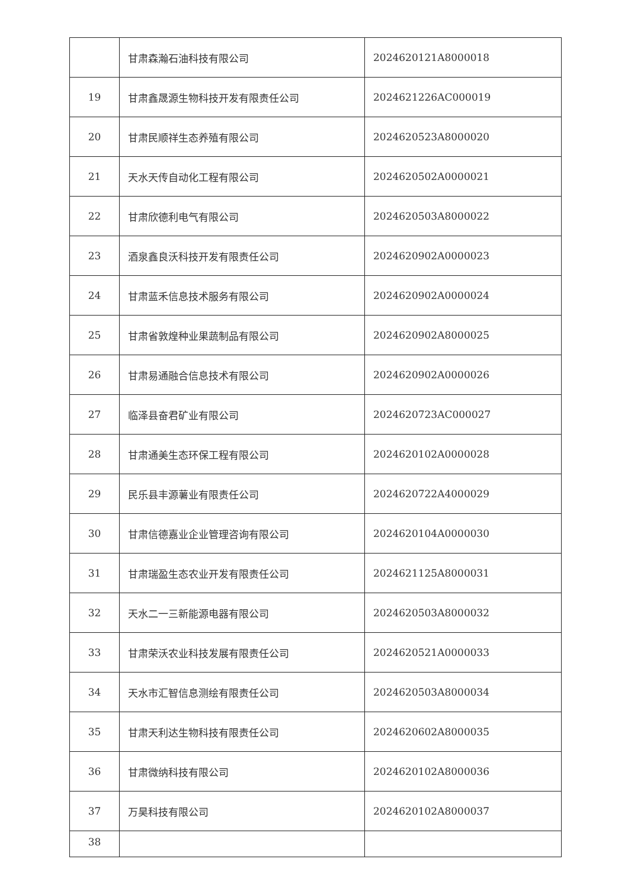| | 甘肃森瀚石油科技有限公司 | 2024620121A8000018 |
| 19 | 甘肃鑫晟源生物科技开发有限责任公司 | 2024621226AC000019 |
| 20 | 甘肃民顺祥生态养殖有限公司 | 2024620523A8000020 |
| 21 | 天水天传自动化工程有限公司 | 2024620502A0000021 |
| 22 | 甘肃欣德利电气有限公司 | 2024620503A8000022 |
| 23 | 酒泉鑫良沃科技开发有限责任公司 | 2024620902A0000023 |
| 24 | 甘肃蓝禾信息技术服务有限公司 | 2024620902A0000024 |
| 25 | 甘肃省敦煌种业果蔬制品有限公司 | 2024620902A8000025 |
| 26 | 甘肃易通融合信息技术有限公司 | 2024620902A0000026 |
| 27 | 临泽县奋君矿业有限公司 | 2024620723AC000027 |
| 28 | 甘肃通美生态环保工程有限公司 | 2024620102A0000028 |
| 29 | 民乐县丰源薯业有限责任公司 | 2024620722A4000029 |
| 30 | 甘肃信德嘉业企业管理咨询有限公司 | 2024620104A0000030 |
| 31 | 甘肃瑞盈生态农业开发有限责任公司 | 2024621125A8000031 |
| 32 | 天水二一三新能源电器有限公司 | 2024620503A8000032 |
| 33 | 甘肃荣沃农业科技发展有限责任公司 | 2024620521A0000033 |
| 34 | 天水市汇智信息测绘有限责任公司 | 2024620503A8000034 |
| 35 | 甘肃天利达生物科技有限责任公司 | 2024620602A8000035 |
| 36 | 甘肃微纳科技有限公司 | 2024620102A8000036 |
| 37 | 万昊科技有限公司 | 2024620102A8000037 |
| 38 | | |